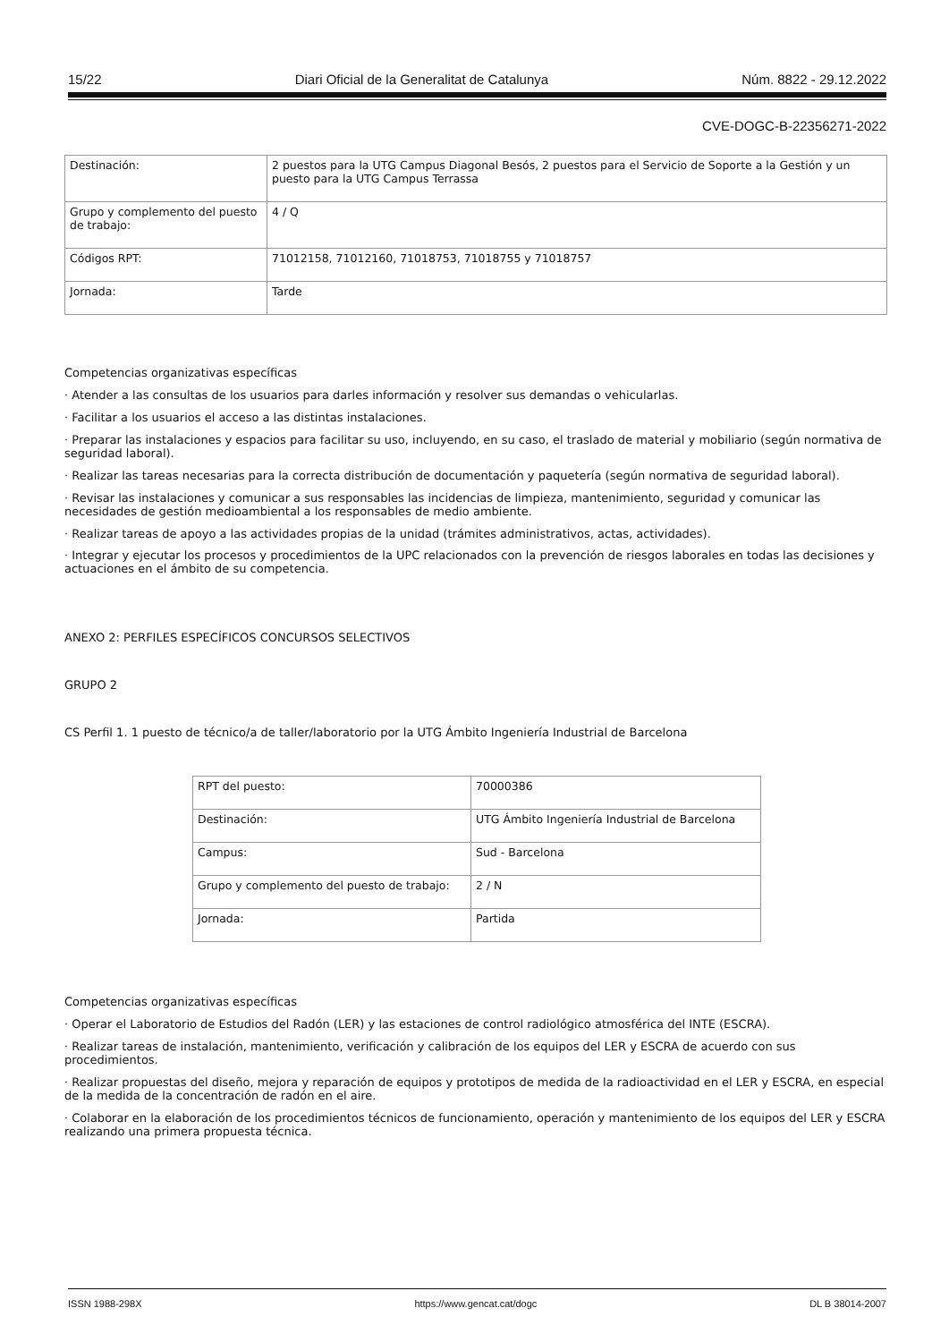15/22 Diari Oficial de la Generalitat de Catalunya Núm. 8822 - 29.12.2022
CVE-DOGC-B-22356271-2022
| Destinación: | 2 puestos para la UTG Campus Diagonal Besós, 2 puestos para el Servicio de Soporte a la Gestión y un puesto para la UTG Campus Terrassa |
| Grupo y complemento del puesto de trabajo: | 4 / Q |
| Códigos RPT: | 71012158, 71012160, 71018753, 71018755 y 71018757 |
| Jornada: | Tarde |
Competencias organizativas específicas
· Atender a las consultas de los usuarios para darles información y resolver sus demandas o vehicularlas.
· Facilitar a los usuarios el acceso a las distintas instalaciones.
· Preparar las instalaciones y espacios para facilitar su uso, incluyendo, en su caso, el traslado de material y mobiliario (según normativa de seguridad laboral).
· Realizar las tareas necesarias para la correcta distribución de documentación y paquetería (según normativa de seguridad laboral).
· Revisar las instalaciones y comunicar a sus responsables las incidencias de limpieza, mantenimiento, seguridad y comunicar las necesidades de gestión medioambiental a los responsables de medio ambiente.
· Realizar tareas de apoyo a las actividades propias de la unidad (trámites administrativos, actas, actividades).
· Integrar y ejecutar los procesos y procedimientos de la UPC relacionados con la prevención de riesgos laborales en todas las decisiones y actuaciones en el ámbito de su competencia.
ANEXO 2: PERFILES ESPECÍFICOS CONCURSOS SELECTIVOS
GRUPO 2
CS Perfil 1. 1 puesto de técnico/a de taller/laboratorio por la UTG Ámbito Ingeniería Industrial de Barcelona
| RPT del puesto: | 70000386 |
| Destinación: | UTG Ámbito Ingeniería Industrial de Barcelona |
| Campus: | Sud - Barcelona |
| Grupo y complemento del puesto de trabajo: | 2 / N |
| Jornada: | Partida |
Competencias organizativas específicas
· Operar el Laboratorio de Estudios del Radón (LER) y las estaciones de control radiológico atmosférica del INTE (ESCRA).
· Realizar tareas de instalación, mantenimiento, verificación y calibración de los equipos del LER y ESCRA de acuerdo con sus procedimientos.
· Realizar propuestas del diseño, mejora y reparación de equipos y prototipos de medida de la radioactividad en el LER y ESCRA, en especial de la medida de la concentración de radón en el aire.
· Colaborar en la elaboración de los procedimientos técnicos de funcionamiento, operación y mantenimiento de los equipos del LER y ESCRA realizando una primera propuesta técnica.
ISSN 1988-298X https://www.gencat.cat/dogc DL B 38014-2007